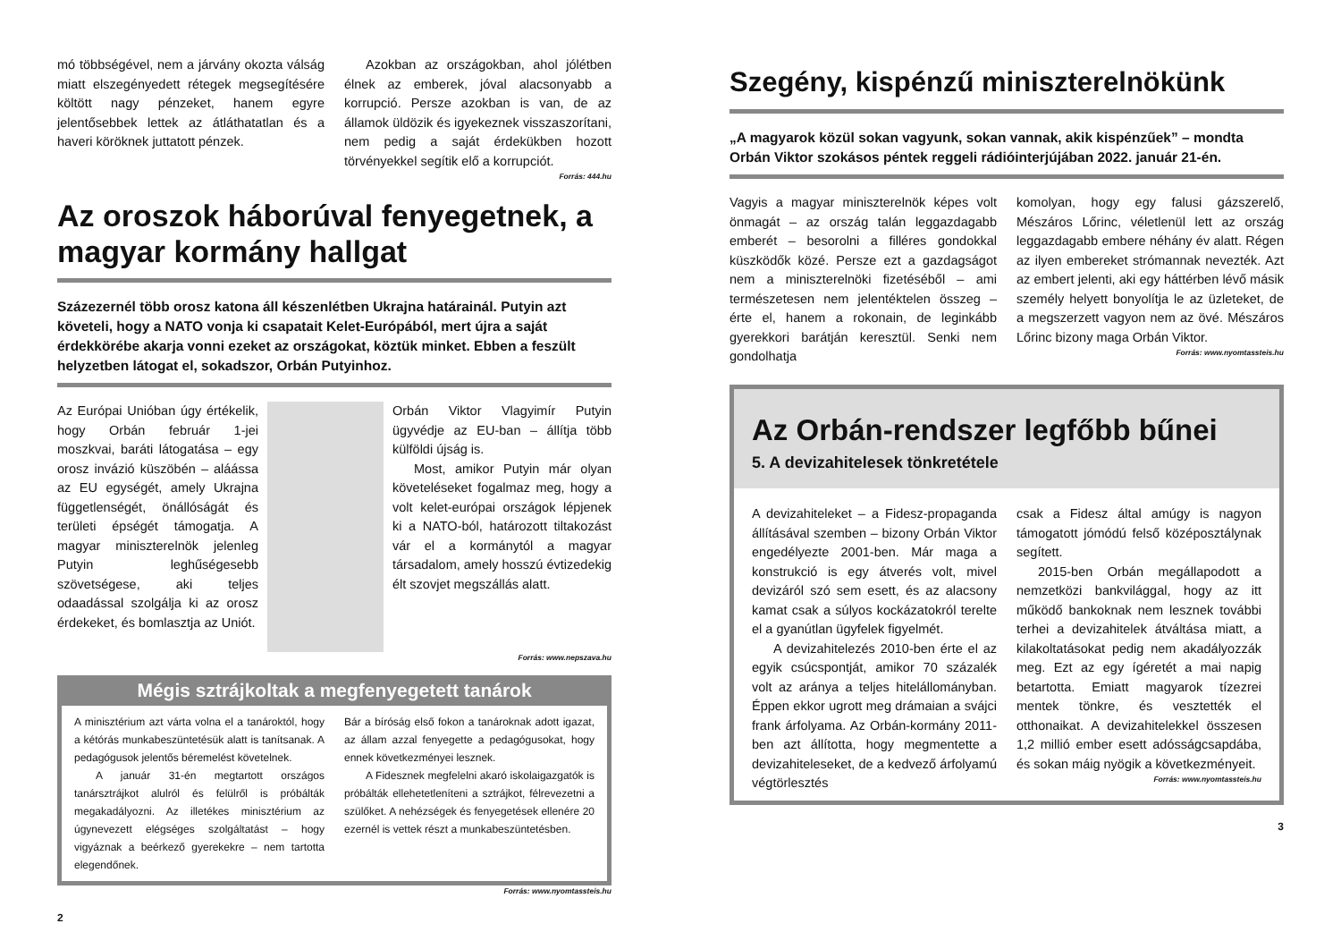mó többségével, nem a járvány okozta válság miatt elszegényedett rétegek megsegítésére költött nagy pénzeket, hanem egyre jelentősebbek lettek az átláthatatlan és a haveri köröknek juttatott pénzek.
Azokban az országokban, ahol jólétben élnek az emberek, jóval alacsonyabb a korrupció. Persze azokban is van, de az államok üldözik és igyekeznek visszaszorítani, nem pedig a saját érdekükben hozott törvényekkel segítik elő a korrupciót.
Forrás: 444.hu
Az oroszok háborúval fenyegetnek, a magyar kormány hallgat
Százezernél több orosz katona áll készenlétben Ukrajna határainál. Putyin azt követeli, hogy a NATO vonja ki csapatait Kelet-Európából, mert újra a saját érdekkörébe akarja vonni ezeket az országokat, köztük minket. Ebben a feszült helyzetben látogat el, sokadszor, Orbán Putyinhoz.
Az Európai Unióban úgy értékelik, hogy Orbán február 1-jei moszkvai, baráti látogatása – egy orosz invázió küszöbén – aláássa az EU egységét, amely Ukrajna függetlenségét, önállóságát és területi épségét támogatja. A magyar miniszterelnök jelenleg Putyin leghűségesebb szövetségese, aki teljes odaadással szolgálja ki az orosz érdekeket, és bomlasztja az Uniót.
Orbán Viktor Vlagyimír Putyin ügyvédje az EU-ban – állítja több külföldi újság is.
Most, amikor Putyin már olyan követeléseket fogalmaz meg, hogy a volt kelet-európai országok lépjenek ki a NATO-ból, határozott tiltakozást vár el a kormánytól a magyar társadalom, amely hosszú évtizedekig élt szovjet megszállás alatt.
Forrás: www.nepszava.hu
Mégis sztrájkoltak a megfenyegetett tanárok
A minisztérium azt várta volna el a tanároktól, hogy a kétórás munkabeszüntetésük alatt is tanítsanak. A pedagógusok jelentős béremelést követelnek.
A január 31-én megtartott országos tanársztrájkot alulról és felülről is próbálták megakadályozni. Az illetékes minisztérium az úgynevezett elégséges szolgáltatást – hogy vigyáznak a beérkező gyerekekre – nem tartotta elegendőnek.
Bár a bíróság első fokon a tanároknak adott igazat, az állam azzal fenyegette a pedagógusokat, hogy ennek következményei lesznek.
A Fidesznek megfelelni akaró iskolaigazgatók is próbálták ellehetetleníteni a sztrájkot, félrevezetni a szülőket. A nehézségek és fenyegetések ellenére 20 ezernél is vettek részt a munkabeszüntetésben.
Forrás: www.nyomtassteis.hu
2
Szegény, kispénzű miniszterelnökünk
„A magyarok közül sokan vagyunk, sokan vannak, akik kispénzűek” – mondta Orbán Viktor szokásos péntek reggeli rádióinterjújában 2022. január 21-én.
Vagyis a magyar miniszterelnök képes volt önmagát – az ország talán leggazdagabb emberét – besorolni a filléres gondokkal küszködők közé. Persze ezt a gazdagságot nem a miniszterelnöki fizetéséből – ami természetesen nem jelentéktelen összeg – érte el, hanem a rokonain, de leginkább gyerekkori barátján keresztül. Senki nem gondolhatja
komolyan, hogy egy falusi gázszerelő, Mészáros Lőrinc, véletlenül lett az ország leggazdagabb embere néhány év alatt. Régen az ilyen embereket strómannak nevezték. Azt az embert jelenti, aki egy háttérben lévő másik személy helyett bonyolítja le az üzleteket, de a megszerzett vagyon nem az övé. Mészáros Lőrinc bizony maga Orbán Viktor.
Forrás: www.nyomtassteis.hu
Az Orbán-rendszer legfőbb bűnei
5. A devizahitelesek tönkretétele
A devizahiteleket – a Fidesz-propaganda állításával szemben – bizony Orbán Viktor engedélyezte 2001-ben. Már maga a konstrukció is egy átverés volt, mivel devizáról szó sem esett, és az alacsony kamat csak a súlyos kockázatokról terelte el a gyanútlan ügyfelek figyelmét.
A devizahitelezés 2010-ben érte el az egyik csúcspontját, amikor 70 százalék volt az aránya a teljes hitelállományban. Éppen ekkor ugrott meg drámaian a svájci frank árfolyama. Az Orbán-kormány 2011-ben azt állította, hogy megmentette a devizahiteleseket, de a kedvező árfolyamú végtörlesztés
csak a Fidesz által amúgy is nagyon támogatott jómódú felső középosztálynak segített.
2015-ben Orbán megállapodott a nemzetközi bankvilággal, hogy az itt működő bankoknak nem lesznek további terhei a devizahitelek átváltása miatt, a kilakoltatásokat pedig nem akadályozzák meg. Ezt az egy ígéretét a mai napig betartotta. Emiatt magyarok tízezrei mentek tönkre, és vesztették el otthonaikat. A devizahitelekkel összesen 1,2 millió ember esett adósságcsapdába, és sokan máig nyögik a következményeit.
Forrás: www.nyomtassteis.hu
3